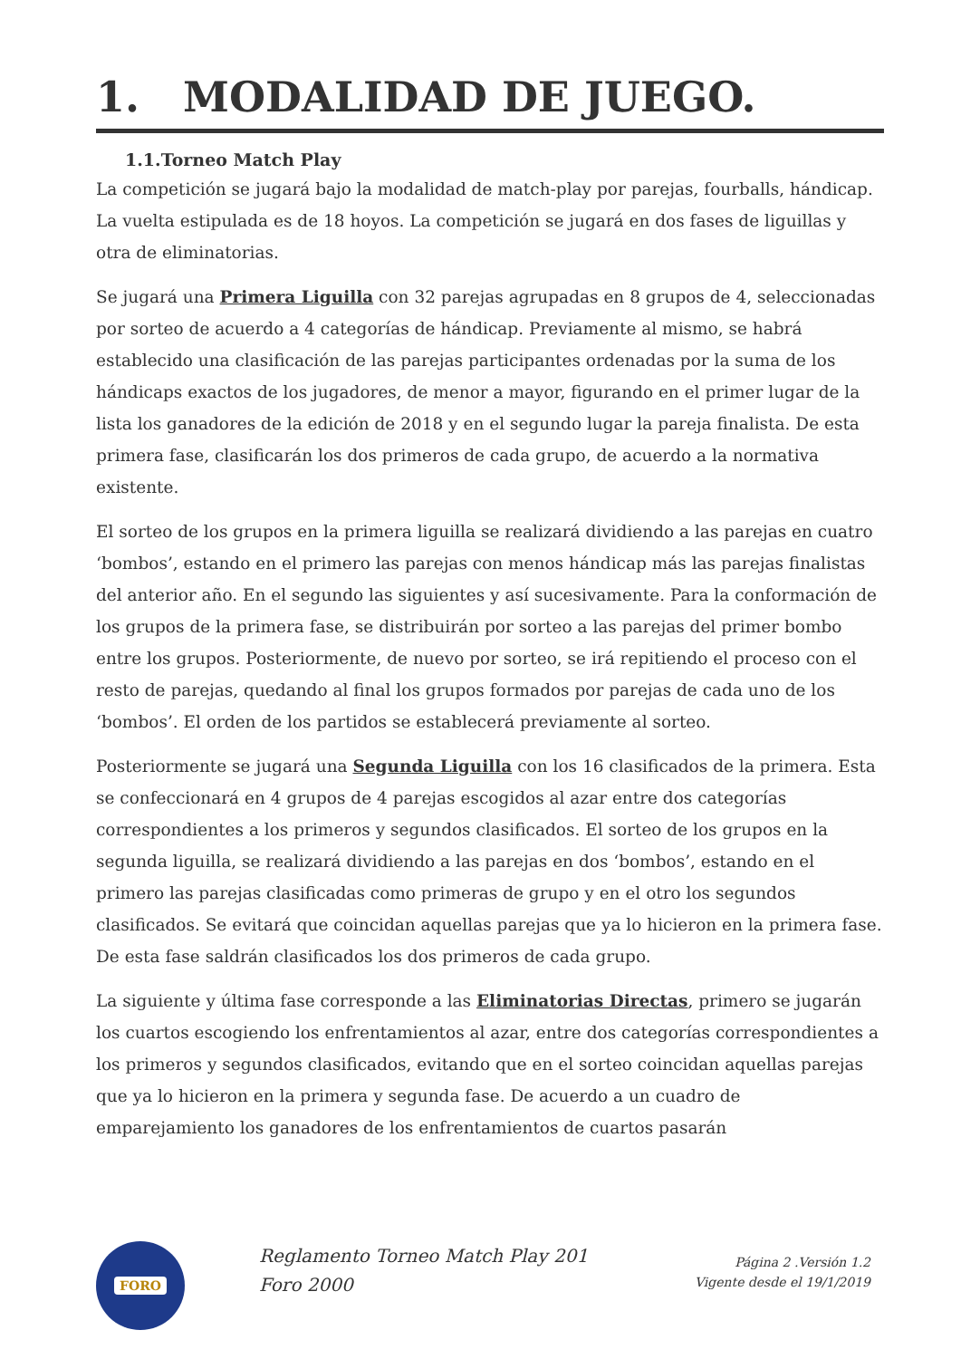1. MODALIDAD DE JUEGO.
1.1.Torneo Match Play
La competición se jugará bajo la modalidad de match-play por parejas, fourballs, hándicap. La vuelta estipulada es de 18 hoyos. La competición se jugará en dos fases de liguillas y otra de eliminatorias.
Se jugará una Primera Liguilla con 32 parejas agrupadas en 8 grupos de 4, seleccionadas por sorteo de acuerdo a 4 categorías de hándicap. Previamente al mismo, se habrá establecido una clasificación de las parejas participantes ordenadas por la suma de los hándicaps exactos de los jugadores, de menor a mayor, figurando en el primer lugar de la lista los ganadores de la edición de 2018 y en el segundo lugar la pareja finalista. De esta primera fase, clasificarán los dos primeros de cada grupo, de acuerdo a la normativa existente.
El sorteo de los grupos en la primera liguilla se realizará dividiendo a las parejas en cuatro ‘bombos’, estando en el primero las parejas con menos hándicap más las parejas finalistas del anterior año. En el segundo las siguientes y así sucesivamente. Para la conformación de los grupos de la primera fase, se distribuirán por sorteo a las parejas del primer bombo entre los grupos. Posteriormente, de nuevo por sorteo, se irá repitiendo el proceso con el resto de parejas, quedando al final los grupos formados por parejas de cada uno de los ‘bombos’. El orden de los partidos se establecerá previamente al sorteo.
Posteriormente se jugará una Segunda Liguilla con los 16 clasificados de la primera. Esta se confeccionará en 4 grupos de 4 parejas escogidos al azar entre dos categorías correspondientes a los primeros y segundos clasificados. El sorteo de los grupos en la segunda liguilla, se realizará dividiendo a las parejas en dos ‘bombos’, estando en el primero las parejas clasificadas como primeras de grupo y en el otro los segundos clasificados. Se evitará que coincidan aquellas parejas que ya lo hicieron en la primera fase. De esta fase saldrán clasificados los dos primeros de cada grupo.
La siguiente y última fase corresponde a las Eliminatorias Directas, primero se jugarán los cuartos escogiendo los enfrentamientos al azar, entre dos categorías correspondientes a los primeros y segundos clasificados, evitando que en el sorteo coincidan aquellas parejas que ya lo hicieron en la primera y segunda fase. De acuerdo a un cuadro de emparejamiento los ganadores de los enfrentamientos de cuartos pasarán
FORO
Reglamento Torneo Match Play 201
Foro 2000
Página 2 .Versión 1.2
Vigente desde el 19/1/2019